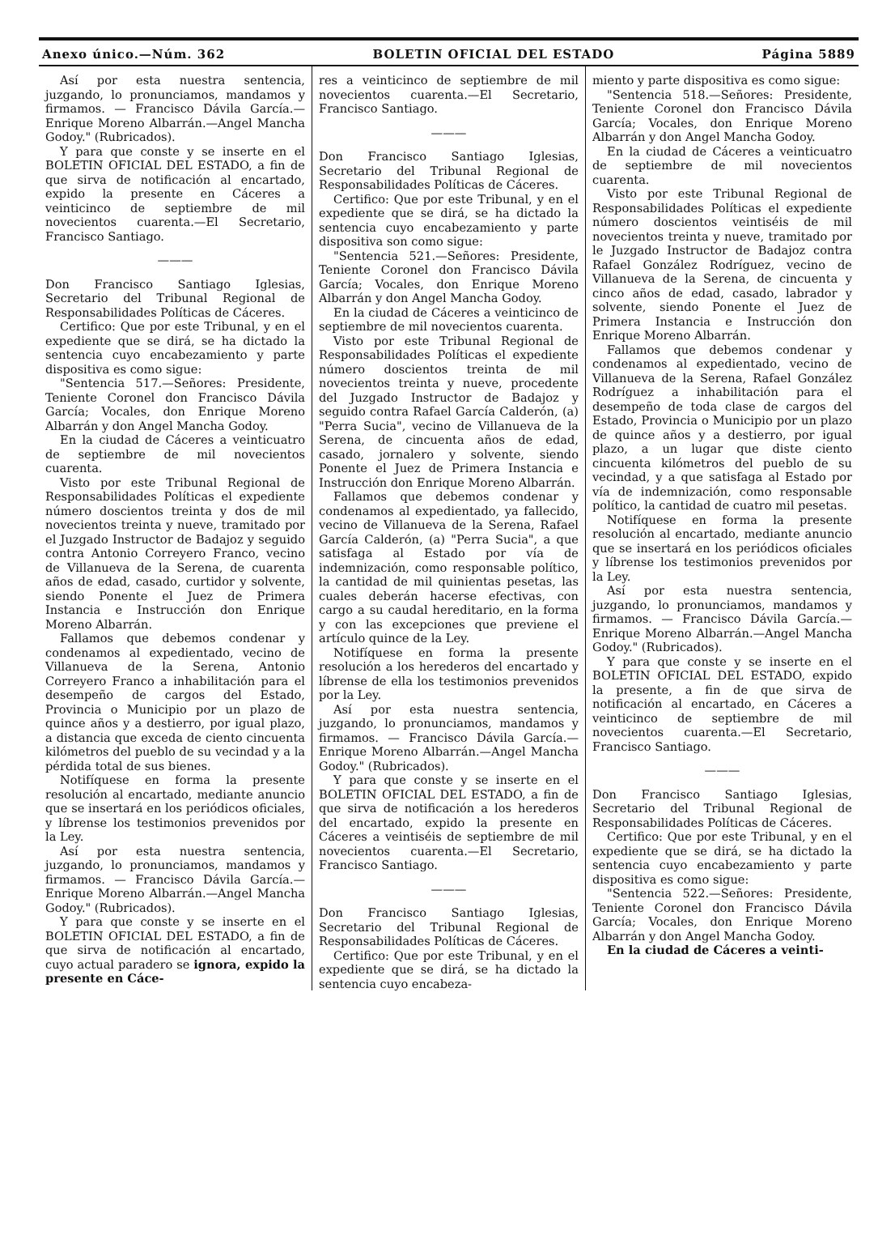Anexo único.—Núm. 362 BOLETIN OFICIAL DEL ESTADO Página 5889
Así por esta nuestra sentencia, juzgando, lo pronunciamos, mandamos y firmamos. — Francisco Dávila García.—Enrique Moreno Albarrán.—Angel Mancha Godoy." (Rubricados).
Y para que conste y se inserte en el BOLETIN OFICIAL DEL ESTADO, a fin de que sirva de notificación al encartado, expido la presente en Cáceres a veinticinco de septiembre de mil novecientos cuarenta.—El Secretario, Francisco Santiago.
———
Don Francisco Santiago Iglesias, Secretario del Tribunal Regional de Responsabilidades Políticas de Cáceres.
Certifico: Que por este Tribunal, y en el expediente que se dirá, se ha dictado la sentencia cuyo encabezamiento y parte dispositiva es como sigue:
"Sentencia 517.—Señores: Presidente, Teniente Coronel don Francisco Dávila García; Vocales, don Enrique Moreno Albarrán y don Angel Mancha Godoy.
En la ciudad de Cáceres a veinticuatro de septiembre de mil novecientos cuarenta.
Visto por este Tribunal Regional de Responsabilidades Políticas el expediente número doscientos treinta y dos de mil novecientos treinta y nueve, tramitado por el Juzgado Instructor de Badajoz y seguido contra Antonio Correyero Franco, vecino de Villanueva de la Serena, de cuarenta años de edad, casado, curtidor y solvente, siendo Ponente el Juez de Primera Instancia e Instrucción don Enrique Moreno Albarrán.
Fallamos que debemos condenar y condenamos al expedientado, vecino de Villanueva de la Serena, Antonio Correyero Franco a inhabilitación para el desempeño de cargos del Estado, Provincia o Municipio por un plazo de quince años y a destierro, por igual plazo, a distancia que exceda de ciento cincuenta kilómetros del pueblo de su vecindad y a la pérdida total de sus bienes.
Notifíquese en forma la presente resolución al encartado, mediante anuncio que se insertará en los periódicos oficiales, y líbrense los testimonios prevenidos por la Ley.
Así por esta nuestra sentencia, juzgando, lo pronunciamos, mandamos y firmamos. — Francisco Dávila García.—Enrique Moreno Albarrán.—Angel Mancha Godoy." (Rubricados).
Y para que conste y se inserte en el BOLETIN OFICIAL DEL ESTADO, a fin de que sirva de notificación al encartado, cuyo actual paradero se ignora, expido la presente en Cáce-
res a veinticinco de septiembre de mil novecientos cuarenta.—El Secretario, Francisco Santiago.
———
Don Francisco Santiago Iglesias, Secretario del Tribunal Regional de Responsabilidades Políticas de Cáceres.
Certifico: Que por este Tribunal, y en el expediente que se dirá, se ha dictado la sentencia cuyo encabezamiento y parte dispositiva son como sigue:
"Sentencia 521.—Señores: Presidente, Teniente Coronel don Francisco Dávila García; Vocales, don Enrique Moreno Albarrán y don Angel Mancha Godoy.
En la ciudad de Cáceres a veinticinco de septiembre de mil novecientos cuarenta.
Visto por este Tribunal Regional de Responsabilidades Políticas el expediente número doscientos treinta de mil novecientos treinta y nueve, procedente del Juzgado Instructor de Badajoz y seguido contra Rafael García Calderón, (a) "Perra Sucia", vecino de Villanueva de la Serena, de cincuenta años de edad, casado, jornalero y solvente, siendo Ponente el Juez de Primera Instancia e Instrucción don Enrique Moreno Albarrán.
Fallamos que debemos condenar y condenamos al expedientado, ya fallecido, vecino de Villanueva de la Serena, Rafael García Calderón, (a) "Perra Sucia", a que satisfaga al Estado por vía de indemnización, como responsable político, la cantidad de mil quinientas pesetas, las cuales deberán hacerse efectivas, con cargo a su caudal hereditario, en la forma y con las excepciones que previene el artículo quince de la Ley.
Notifíquese en forma la presente resolución a los herederos del encartado y líbrense de ella los testimonios prevenidos por la Ley.
Así por esta nuestra sentencia, juzgando, lo pronunciamos, mandamos y firmamos. — Francisco Dávila García.—Enrique Moreno Albarrán.—Angel Mancha Godoy." (Rubricados).
Y para que conste y se inserte en el BOLETIN OFICIAL DEL ESTADO, a fin de que sirva de notificación a los herederos del encartado, expido la presente en Cáceres a veintiséis de septiembre de mil novecientos cuarenta.—El Secretario, Francisco Santiago.
———
Don Francisco Santiago Iglesias, Secretario del Tribunal Regional de Responsabilidades Políticas de Cáceres.
Certifico: Que por este Tribunal, y en el expediente que se dirá, se ha dictado la sentencia cuyo encabeza-
miento y parte dispositiva es como sigue:
"Sentencia 518.—Señores: Presidente, Teniente Coronel don Francisco Dávila García; Vocales, don Enrique Moreno Albarrán y don Angel Mancha Godoy.
En la ciudad de Cáceres a veinticuatro de septiembre de mil novecientos cuarenta.
Visto por este Tribunal Regional de Responsabilidades Políticas el expediente número doscientos veintiséis de mil novecientos treinta y nueve, tramitado por le Juzgado Instructor de Badajoz contra Rafael González Rodríguez, vecino de Villanueva de la Serena, de cincuenta y cinco años de edad, casado, labrador y solvente, siendo Ponente el Juez de Primera Instancia e Instrucción don Enrique Moreno Albarrán.
Fallamos que debemos condenar y condenamos al expedientado, vecino de Villanueva de la Serena, Rafael González Rodríguez a inhabilitación para el desempeño de toda clase de cargos del Estado, Provincia o Municipio por un plazo de quince años y a destierro, por igual plazo, a un lugar que diste ciento cincuenta kilómetros del pueblo de su vecindad, y a que satisfaga al Estado por vía de indemnización, como responsable político, la cantidad de cuatro mil pesetas.
Notifíquese en forma la presente resolución al encartado, mediante anuncio que se insertará en los periódicos oficiales y líbrense los testimonios prevenidos por la Ley.
Así por esta nuestra sentencia, juzgando, lo pronunciamos, mandamos y firmamos. — Francisco Dávila García.—Enrique Moreno Albarrán.—Angel Mancha Godoy." (Rubricados).
Y para que conste y se inserte en el BOLETIN OFICIAL DEL ESTADO, expido la presente, a fin de que sirva de notificación al encartado, en Cáceres a veinticinco de septiembre de mil novecientos cuarenta.—El Secretario, Francisco Santiago.
———
Don Francisco Santiago Iglesias, Secretario del Tribunal Regional de Responsabilidades Políticas de Cáceres.
Certifico: Que por este Tribunal, y en el expediente que se dirá, se ha dictado la sentencia cuyo encabezamiento y parte dispositiva es como sigue:
"Sentencia 522.—Señores: Presidente, Teniente Coronel don Francisco Dávila García; Vocales, don Enrique Moreno Albarrán y don Angel Mancha Godoy.
En la ciudad de Cáceres a veinti-